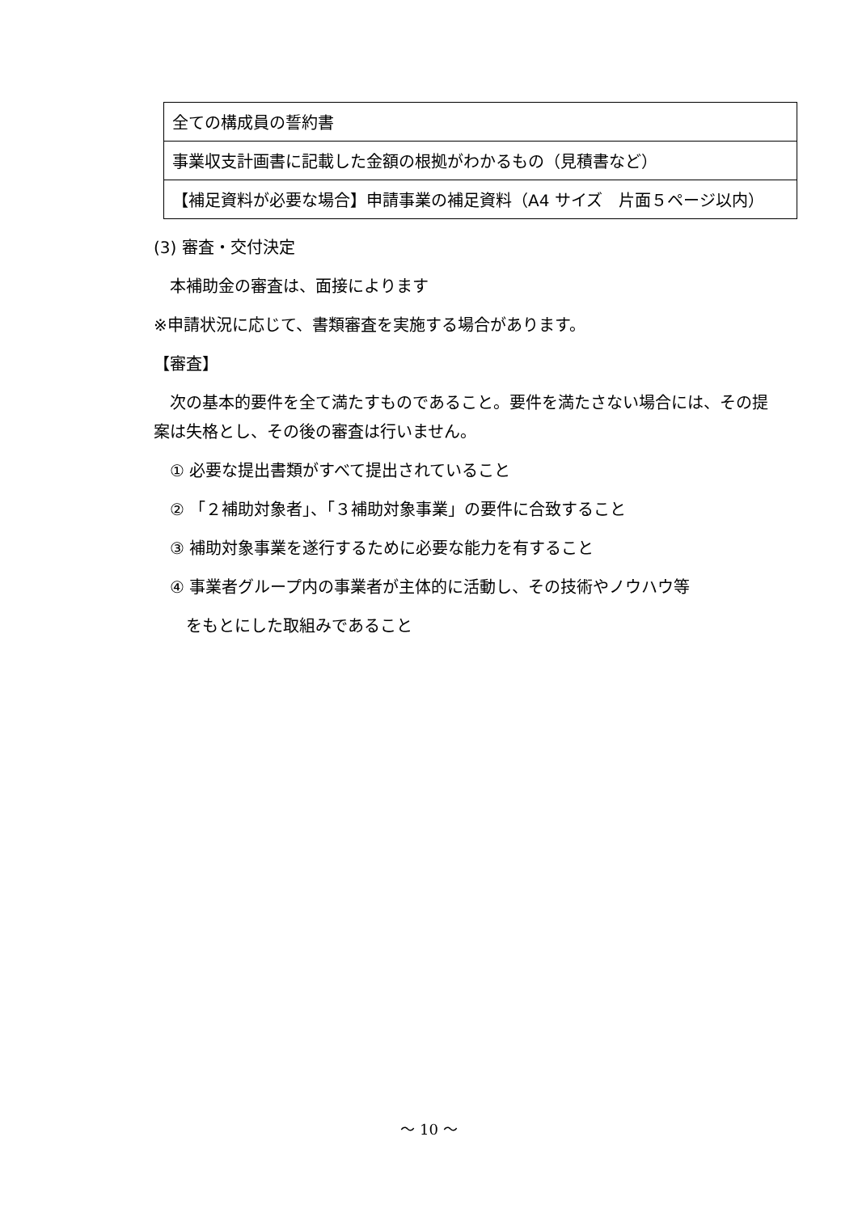| 全ての構成員の誓約書 |
| 事業収支計画書に記載した金額の根拠がわかるもの（見積書など） |
| 【補足資料が必要な場合】申請事業の補足資料（A4 サイズ 片面５ページ以内） |
(3) 審査・交付決定
　本補助金の審査は、面接によります
※申請状況に応じて、書類審査を実施する場合があります。
【審査】
　次の基本的要件を全て満たすものであること。要件を満たさない場合には、その提案は失格とし、その後の審査は行いません。
　① 必要な提出書類がすべて提出されていること
　② 「２補助対象者」、「３補助対象事業」の要件に合致すること
　③ 補助対象事業を遂行するために必要な能力を有すること
　④ 事業者グループ内の事業者が主体的に活動し、その技術やノウハウ等
　　をもとにした取組みであること
～ 10 ～